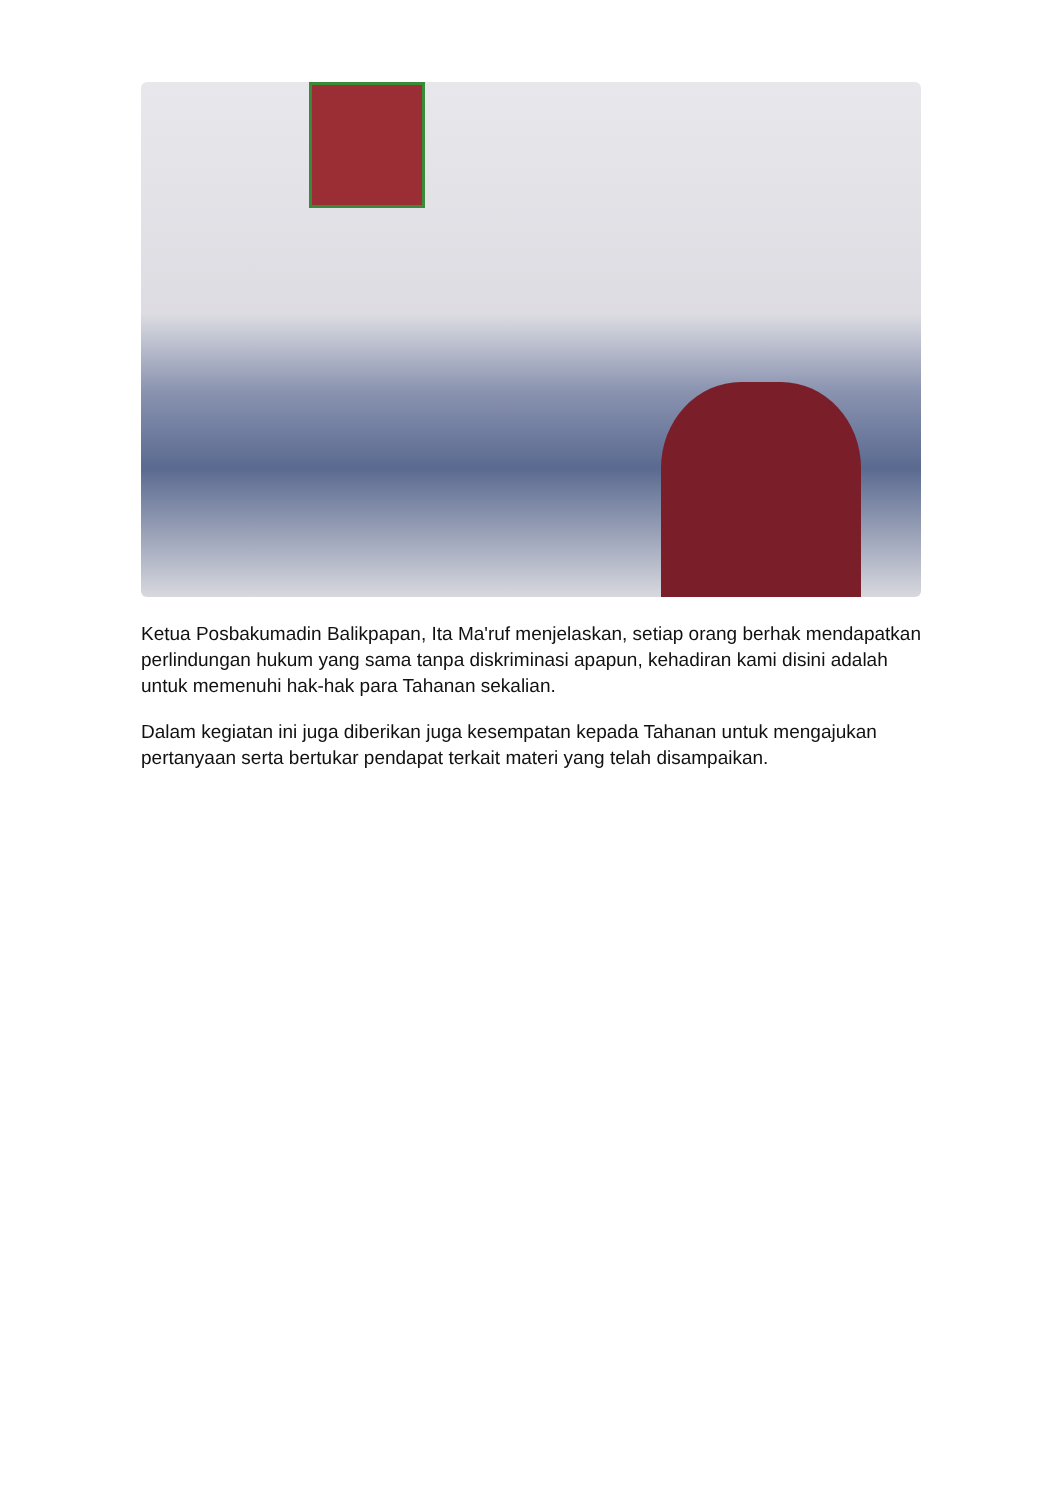Ketua Posbakumadin Balikpapan, Ita Ma'ruf menjelaskan, setiap orang berhak mendapatkan perlindungan hukum yang sama tanpa diskriminasi apapun, kehadiran kami disini adalah untuk memenuhi hak-hak para Tahanan sekalian.
Dalam kegiatan ini juga diberikan juga kesempatan kepada Tahanan untuk mengajukan pertanyaan serta bertukar pendapat terkait materi yang telah disampaikan.